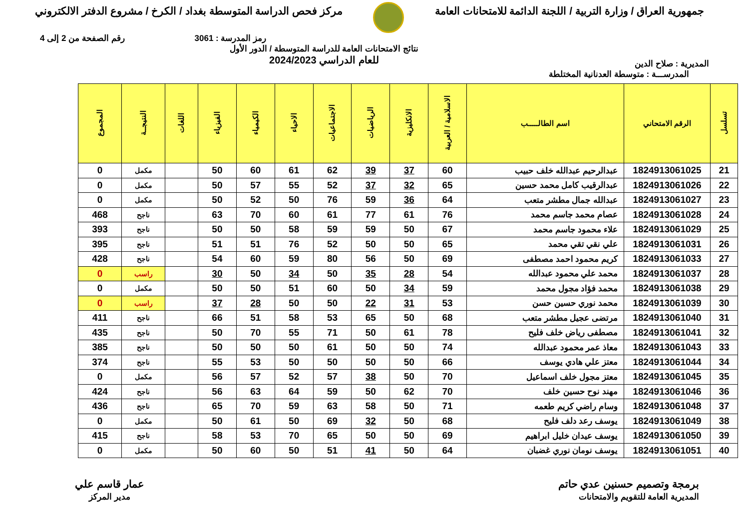جمهورية العراق / وزارة التربية / اللجنة الدائمة للامتحانات العامة
مركز فحص الدراسة المتوسطة بغداد / الكرخ / مشروع الدفتر الالكتروني
رمز المدرسة : 3061 رقم الصفحة من 2 إلى 4
المديرية : صلاح الدين نتائج الامتحانات العامة للدراسة المتوسطة / الدور الأول
للعام الدراسي 2024/2023
المدرســـة : متوسطة العدنانية المختلطة
| تسلسل | الرقم الامتحاني | اسم الطالـــــب | الاسلامية / العربية | الانكليزية | الرياضيات | الاجتماعيات | الاحياء | الكيمياء | الفيزياء | اللغات | النتيجــة | المجموع |
| --- | --- | --- | --- | --- | --- | --- | --- | --- | --- | --- | --- | --- |
| 21 | 1824913061025 | عبدالرحيم عبدالله خلف حبيب | 60 | 37 | 39 | 62 | 61 | 60 | 50 | | مكمل | 0 |
| 22 | 1824913061026 | عبدالرقيب كامل محمد حسين | 65 | 32 | 37 | 52 | 55 | 57 | 50 | | مكمل | 0 |
| 23 | 1824913061027 | عبدالله جمال مطشر متعب | 64 | 36 | 59 | 76 | 50 | 52 | 50 | | مكمل | 0 |
| 24 | 1824913061028 | عصام محمد جاسم محمد | 76 | 61 | 77 | 61 | 60 | 70 | 63 | | ناجح | 468 |
| 25 | 1824913061029 | علاء محمود جاسم محمد | 67 | 50 | 59 | 59 | 58 | 50 | 50 | | ناجح | 393 |
| 26 | 1824913061031 | علي نقي تقي محمد | 65 | 50 | 50 | 52 | 76 | 51 | 51 | | ناجح | 395 |
| 27 | 1824913061033 | كريم محمود احمد مصطفى | 69 | 50 | 56 | 80 | 59 | 60 | 54 | | ناجح | 428 |
| 28 | 1824913061037 | محمد علي محمود عبدالله | 54 | 28 | 35 | 50 | 34 | 50 | 30 | | راسب | 0 |
| 29 | 1824913061038 | محمد فؤاد مجول محمد | 59 | 34 | 50 | 60 | 51 | 50 | 50 | | مكمل | 0 |
| 30 | 1824913061039 | محمد نوري حسين حسن | 53 | 31 | 22 | 50 | 50 | 28 | 37 | | راسب | 0 |
| 31 | 1824913061040 | مرتضى عجيل مطشر متعب | 68 | 50 | 65 | 53 | 58 | 51 | 66 | | ناجح | 411 |
| 32 | 1824913061041 | مصطفى رياض خلف فليح | 78 | 61 | 50 | 71 | 55 | 70 | 50 | | ناجح | 435 |
| 33 | 1824913061043 | معاذ عمر محمود عبدالله | 74 | 50 | 50 | 61 | 50 | 50 | 50 | | ناجح | 385 |
| 34 | 1824913061044 | معتز علي هادي يوسف | 66 | 50 | 50 | 50 | 50 | 53 | 55 | | ناجح | 374 |
| 35 | 1824913061045 | معتز مجول خلف اسماعيل | 70 | 50 | 38 | 57 | 52 | 57 | 56 | | مكمل | 0 |
| 36 | 1824913061046 | مهند نوح حسين خلف | 70 | 62 | 50 | 59 | 64 | 63 | 56 | | ناجح | 424 |
| 37 | 1824913061048 | وسام راضي كريم طعمه | 71 | 50 | 58 | 63 | 59 | 70 | 65 | | ناجح | 436 |
| 38 | 1824913061049 | يوسف رعد دلف فليح | 68 | 50 | 32 | 69 | 50 | 61 | 50 | | مكمل | 0 |
| 39 | 1824913061050 | يوسف عيدان خليل ابراهيم | 69 | 50 | 50 | 65 | 70 | 53 | 58 | | ناجح | 415 |
| 40 | 1824913061051 | يوسف نومان نوري غضبان | 64 | 50 | 41 | 51 | 50 | 60 | 50 | | مكمل | 0 |
برمجة وتصميم حسنين عدي حاتم
المديرية العامة للتقويم والامتحانات
عمار قاسم علي
مدير المركز